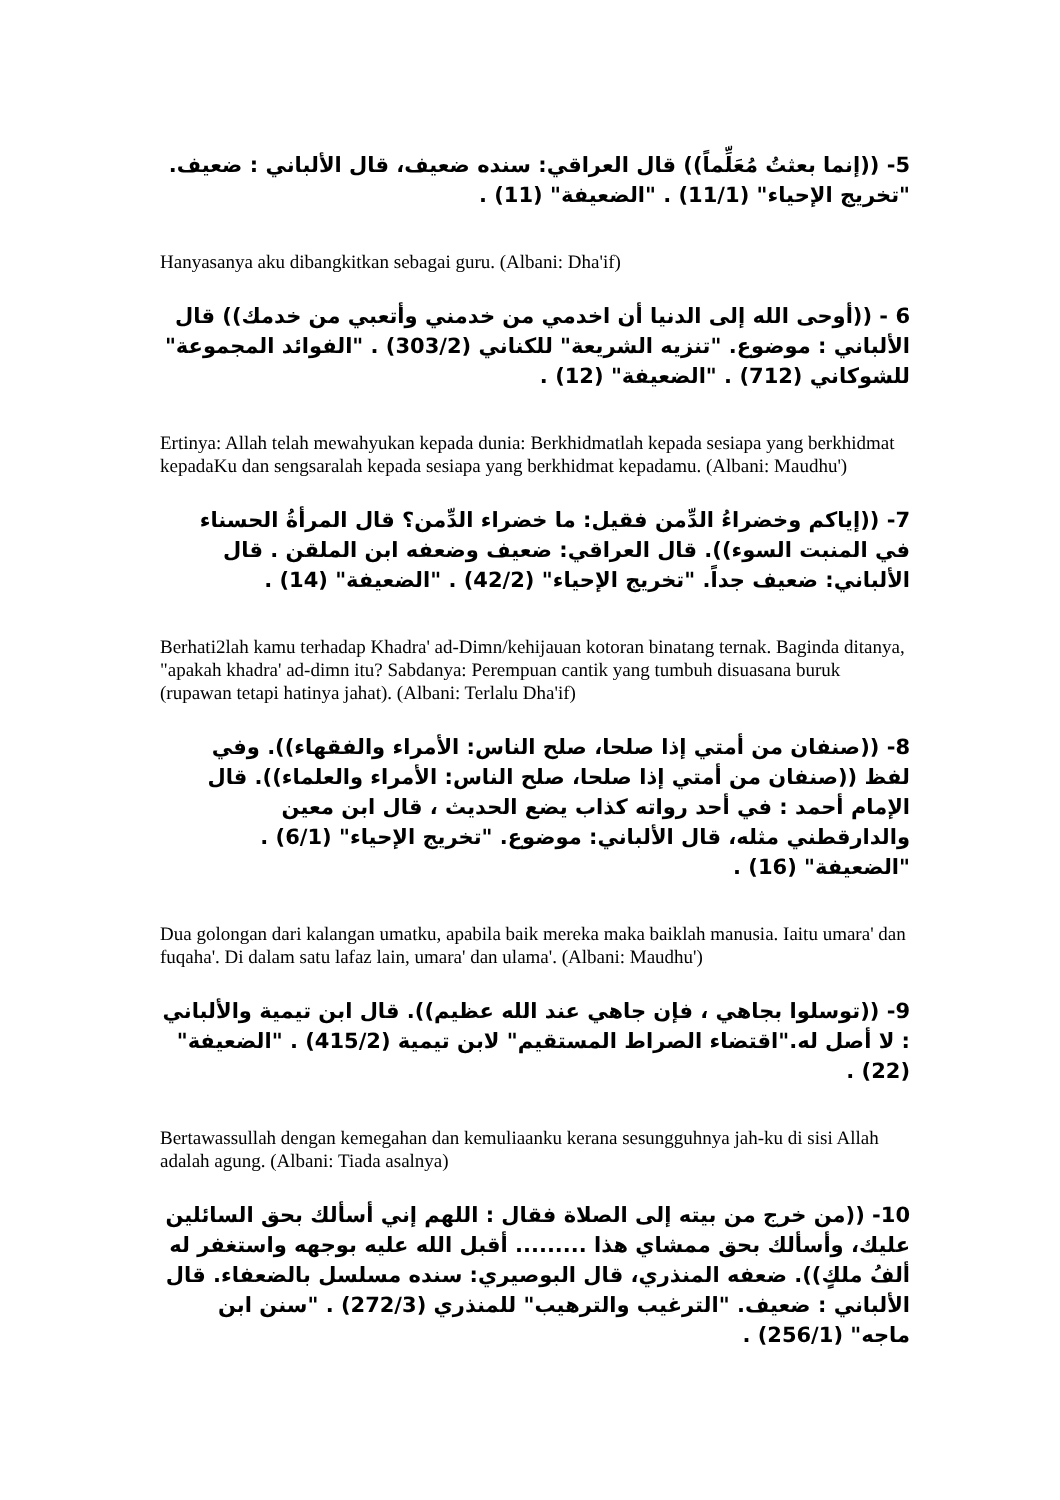5- ((إنما بعثتُ مُعَلِّماً)) قال العراقي: سنده ضعيف، قال الألباني : ضعيف. "تخريج الإحياء" (11/1) . "الضعيفة" (11) .
Hanyasanya aku dibangkitkan sebagai guru. (Albani: Dha'if)
6 - ((أوحى الله إلى الدنيا أن اخدمي من خدمني وأتعبي من خدمك)) قال الألباني : موضوع. "تنزيه الشريعة" للكناني (303/2) . "الفوائد المجموعة" للشوكاني (712) . "الضعيفة" (12) .
Ertinya: Allah telah mewahyukan kepada dunia: Berkhidmatlah kepada sesiapa yang berkhidmat kepadaKu dan sengsaralah kepada sesiapa yang berkhidmat kepadamu. (Albani: Maudhu')
7- ((إياكم وخضراءُ الدِّمن فقيل: ما خضراء الدِّمن؟ قال المرأةُ الحسناء في المنبت السوء)). قال العراقي: ضعيف وضعفه ابن الملقن . قال الألباني: ضعيف جداً. "تخريج الإحياء" (42/2) . "الضعيفة" (14) .
Berhati2lah kamu terhadap Khadra' ad-Dimn/kehijauan kotoran binatang ternak. Baginda ditanya, "apakah khadra' ad-dimn itu? Sabdanya: Perempuan cantik yang tumbuh disuasana buruk (rupawan tetapi hatinya jahat). (Albani: Terlalu Dha'if)
8- ((صنفان من أمتي إذا صلحا، صلح الناس: الأمراء والفقهاء)). وفي لفظ ((صنفان من أمتي إذا صلحا، صلح الناس: الأمراء والعلماء)). قال الإمام أحمد : في أحد رواته كذاب يضع الحديث ، قال ابن معين والدارقطني مثله، قال الألباني: موضوع. "تخريج الإحياء" (6/1) . "الضعيفة" (16) .
Dua golongan dari kalangan umatku, apabila baik mereka maka baiklah manusia. Iaitu umara' dan fuqaha'. Di dalam satu lafaz lain, umara' dan ulama'. (Albani: Maudhu')
9- ((توسلوا بجاهي ، فإن جاهي عند الله عظيم)). قال ابن تيمية والألباني : لا أصل له."اقتضاء الصراط المستقيم" لابن تيمية (415/2) . "الضعيفة" (22) .
Bertawassullah dengan kemegahan dan kemuliaanku kerana sesungguhnya jah-ku di sisi Allah adalah agung. (Albani: Tiada asalnya)
10- ((من خرج من بيته إلى الصلاة فقال : اللهم إني أسألك بحق السائلين عليك، وأسألك بحق ممشاي هذا ......... أقبل الله عليه بوجهه واستغفر له ألفُ ملكٍ)). ضعفه المنذري، قال البوصيري: سنده مسلسل بالضعفاء. قال الألباني : ضعيف. "الترغيب والترهيب" للمنذري (272/3) . "سنن ابن ماجه" (256/1) .